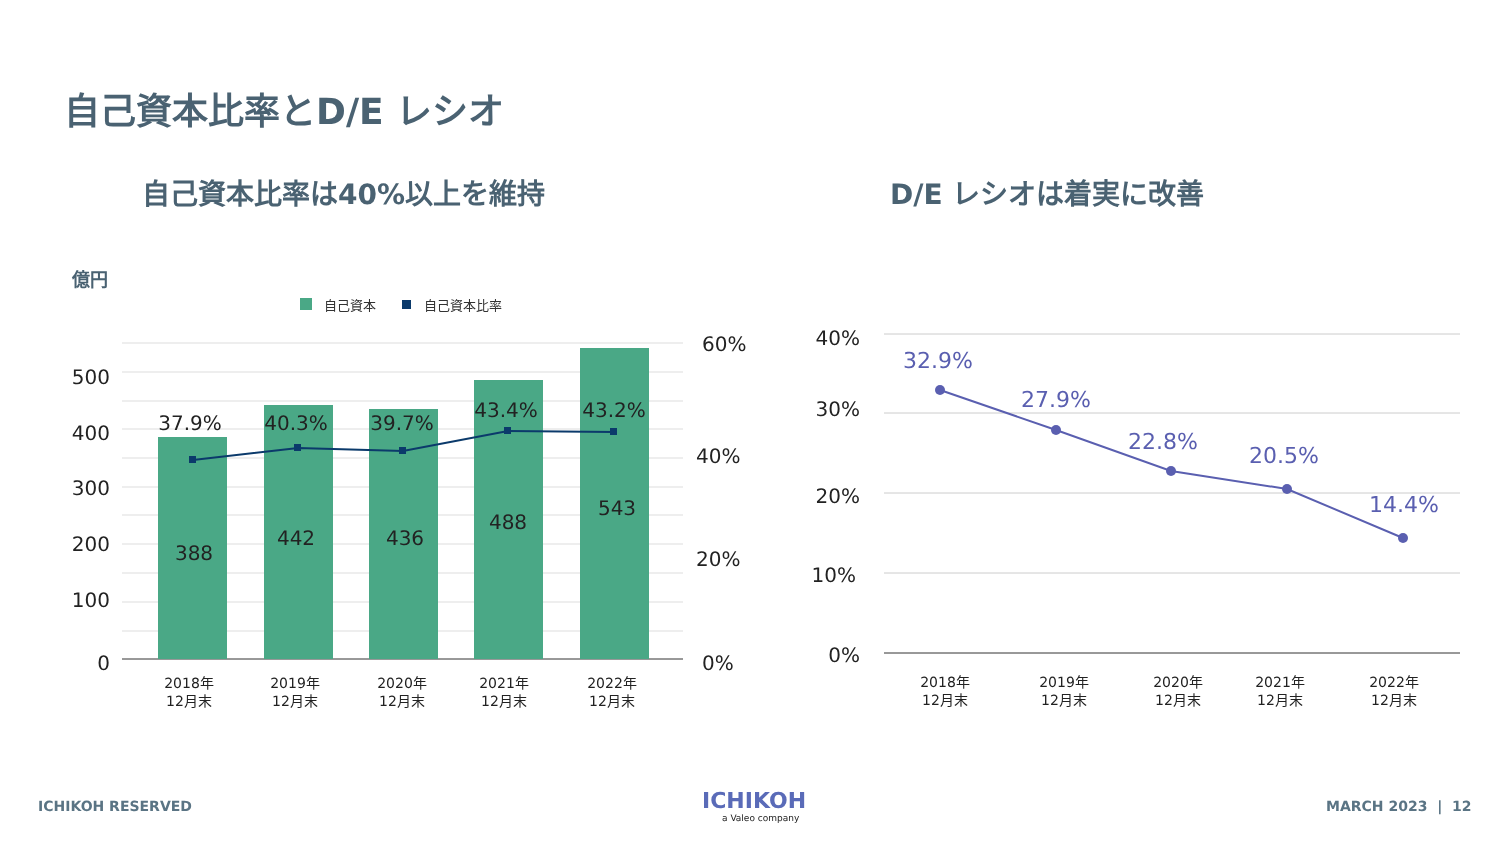自己資本比率とD/E レシオ
自己資本比率は40%以上を維持 D/E レシオは着実に改善
億円
自己資本
自己資本比率
500
400
300
200
100
0
60%
40%
20%
0%
37.9%
40.3%
39.7%
43.4%
43.2%
388
442
436
488
543
2018年
12月末
2019年
12月末
2020年
12月末
2021年
12月末
2022年
12月末
40%
30%
20%
10%
0%
32.9%
27.9%
22.8%
20.5%
14.4%
2018年
12月末
2019年
12月末
2020年
12月末
2021年
12月末
2022年
12月末
ICHIKOH
a Valeo company
ICHIKOH RESERVED MARCH 2023 | 12